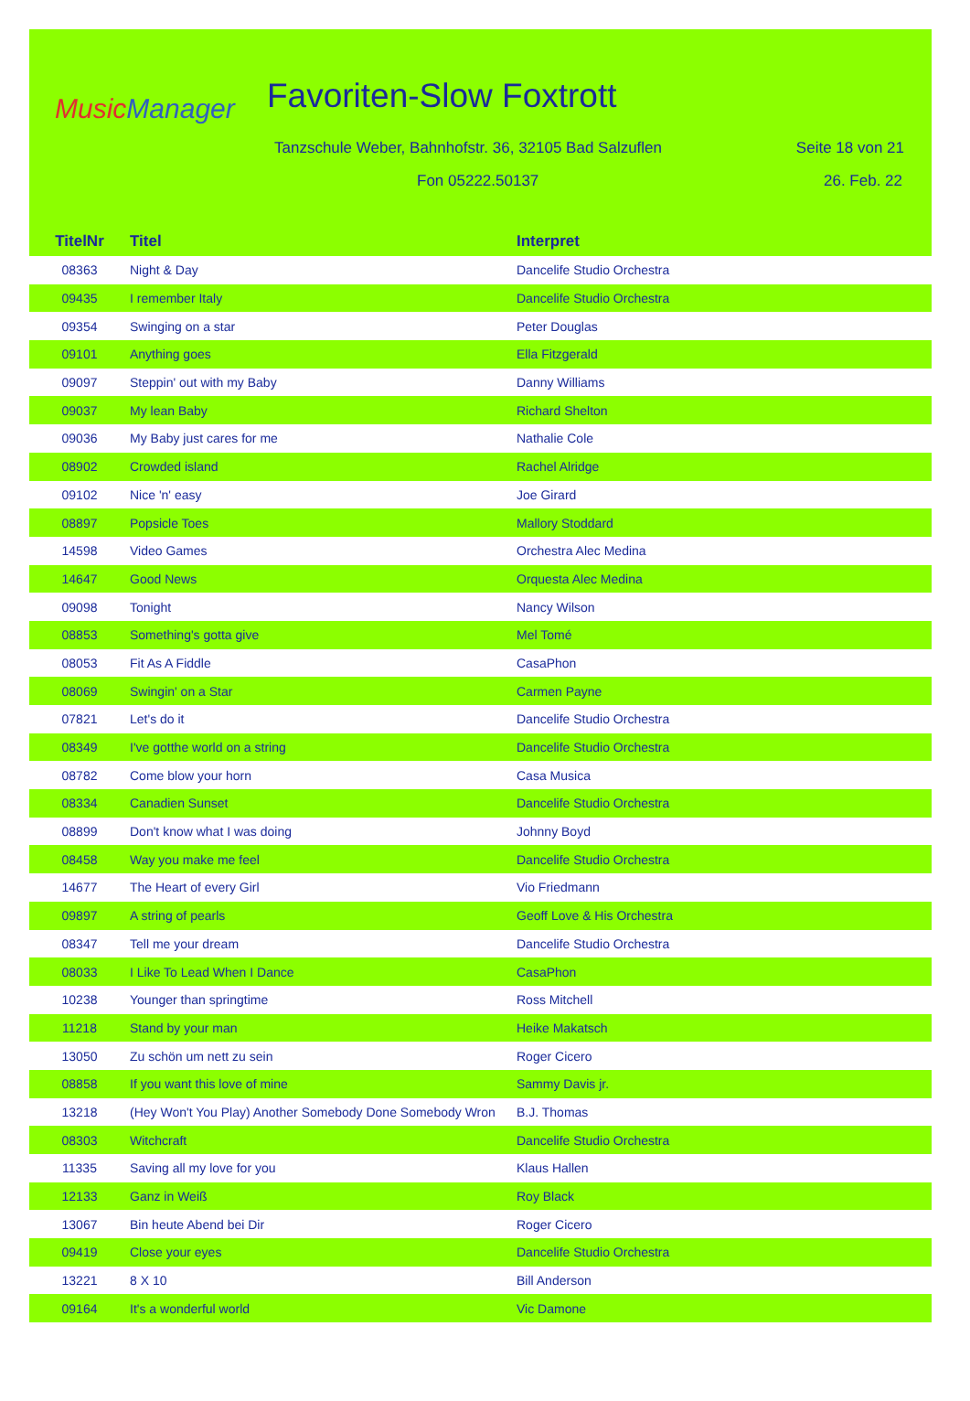Music Manager Favoriten-Slow Foxtrott
Tanzschule Weber, Bahnhofstr. 36, 32105 Bad Salzuflen
Seite 18 von 21
Fon 05222.50137 26. Feb. 22
| TitelNr | Titel | Interpret |
| --- | --- | --- |
| 08363 | Night & Day | Dancelife Studio Orchestra |
| 09435 | I remember Italy | Dancelife Studio Orchestra |
| 09354 | Swinging on a star | Peter Douglas |
| 09101 | Anything goes | Ella Fitzgerald |
| 09097 | Steppin' out with my Baby | Danny Williams |
| 09037 | My lean Baby | Richard Shelton |
| 09036 | My Baby just cares for me | Nathalie Cole |
| 08902 | Crowded island | Rachel Alridge |
| 09102 | Nice 'n' easy | Joe Girard |
| 08897 | Popsicle Toes | Mallory Stoddard |
| 14598 | Video Games | Orchestra Alec Medina |
| 14647 | Good News | Orquesta Alec Medina |
| 09098 | Tonight | Nancy Wilson |
| 08853 | Something's gotta give | Mel Tomé |
| 08053 | Fit As A Fiddle | CasaPhon |
| 08069 | Swingin' on a Star | Carmen Payne |
| 07821 | Let's do it | Dancelife Studio Orchestra |
| 08349 | I've gotthe world on a string | Dancelife Studio Orchestra |
| 08782 | Come blow your horn | Casa Musica |
| 08334 | Canadien Sunset | Dancelife Studio Orchestra |
| 08899 | Don't know what I was doing | Johnny Boyd |
| 08458 | Way you make me feel | Dancelife Studio Orchestra |
| 14677 | The Heart of every Girl | Vio Friedmann |
| 09897 | A string of pearls | Geoff Love & His Orchestra |
| 08347 | Tell me your dream | Dancelife Studio Orchestra |
| 08033 | I Like To Lead When I Dance | CasaPhon |
| 10238 | Younger than springtime | Ross Mitchell |
| 11218 | Stand by your man | Heike Makatsch |
| 13050 | Zu schön um nett zu sein | Roger Cicero |
| 08858 | If you want this love of mine | Sammy Davis jr. |
| 13218 | (Hey Won't You Play) Another Somebody Done Somebody Wron | B.J. Thomas |
| 08303 | Witchcraft | Dancelife Studio Orchestra |
| 11335 | Saving all my love for you | Klaus Hallen |
| 12133 | Ganz in Weiß | Roy Black |
| 13067 | Bin heute Abend bei Dir | Roger Cicero |
| 09419 | Close your eyes | Dancelife Studio Orchestra |
| 13221 | 8 X 10 | Bill Anderson |
| 09164 | It's a wonderful world | Vic Damone |